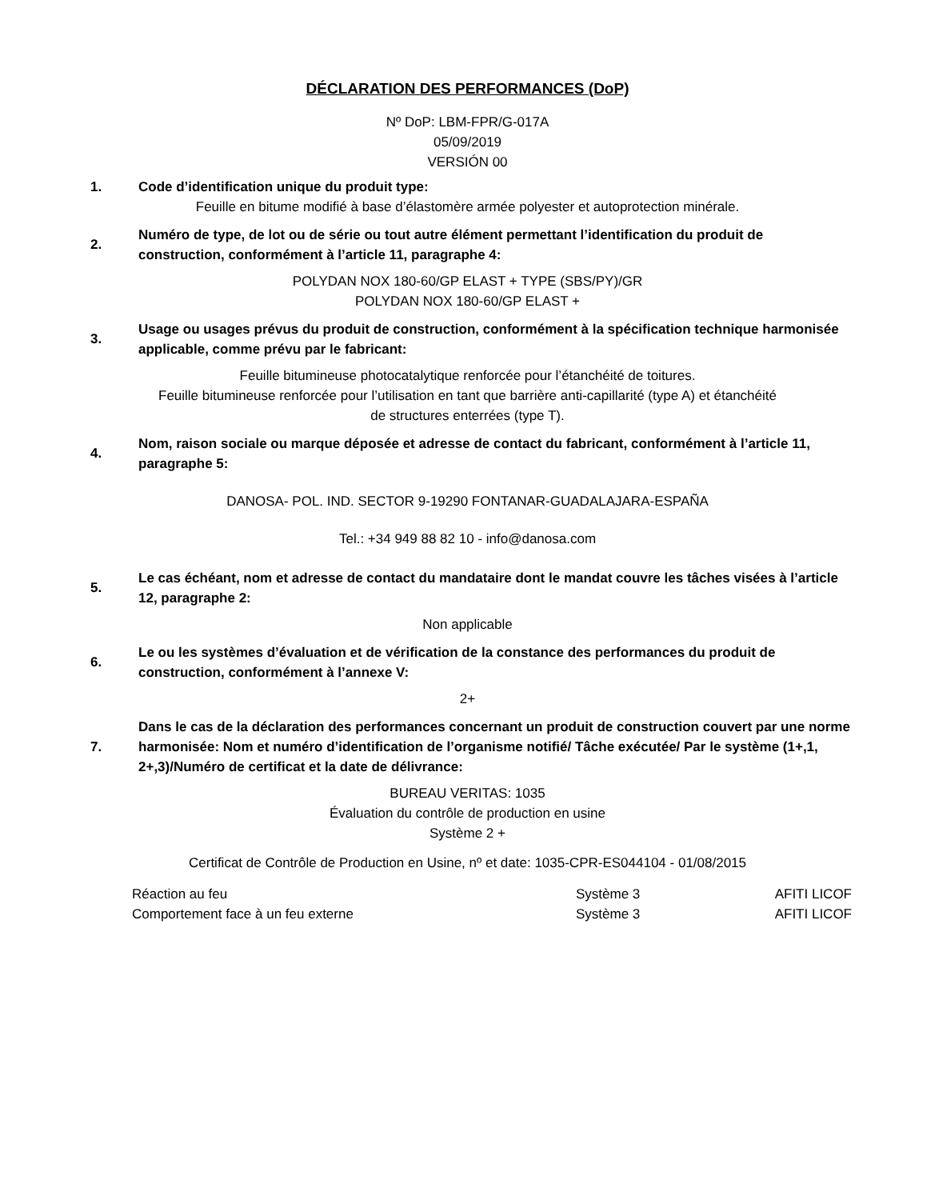DÉCLARATION DES PERFORMANCES (DoP)
Nº DoP: LBM-FPR/G-017A
05/09/2019
VERSIÓN 00
1.
Code d’identification unique du produit type:
Feuille en bitume modifié à base d’élastomère armée polyester et autoprotection minérale.
2.
Numéro de type, de lot ou de série ou tout autre élément permettant l’identification du produit de construction, conformément à l’article 11, paragraphe 4:
POLYDAN NOX 180-60/GP ELAST + TYPE (SBS/PY)/GR
POLYDAN NOX 180-60/GP ELAST +
3.
Usage ou usages prévus du produit de construction, conformément à la spécification technique harmonisée applicable, comme prévu par le fabricant:
Feuille bitumineuse photocatalytique renforcée pour l’étanchéité de toitures.
Feuille bitumineuse renforcée pour l’utilisation en tant que barrière anti-capillarité (type A) et étanchéité
de structures enterrées (type T).
4.
Nom, raison sociale ou marque déposée et adresse de contact du fabricant, conformément à l’article 11, paragraphe 5:
DANOSA- POL. IND. SECTOR 9-19290 FONTANAR-GUADALAJARA-ESPAÑA
Tel.: +34 949 88 82 10 - info@danosa.com
5.
Le cas échéant, nom et adresse de contact du mandataire dont le mandat couvre les tâches visées à l’article 12, paragraphe 2:
Non applicable
6.
Le ou les systèmes d’évaluation et de vérification de la constance des performances du produit de construction, conformément à l’annexe V:
2+
7.
Dans le cas de la déclaration des performances concernant un produit de construction couvert par une norme harmonisée: Nom et numéro d’identification de l’organisme notifié/ Tâche exécutée/ Par le système (1+,1, 2+,3)/Numéro de certificat et la date de délivrance:
BUREAU VERITAS: 1035
Évaluation du contrôle de production en usine
Système 2 +
Certificat de Contrôle de Production en Usine, nº et date: 1035-CPR-ES044104 - 01/08/2015
| Réaction au feu | Système 3 | AFITI LICOF |
| Comportement face à un feu externe | Système 3 | AFITI LICOF |